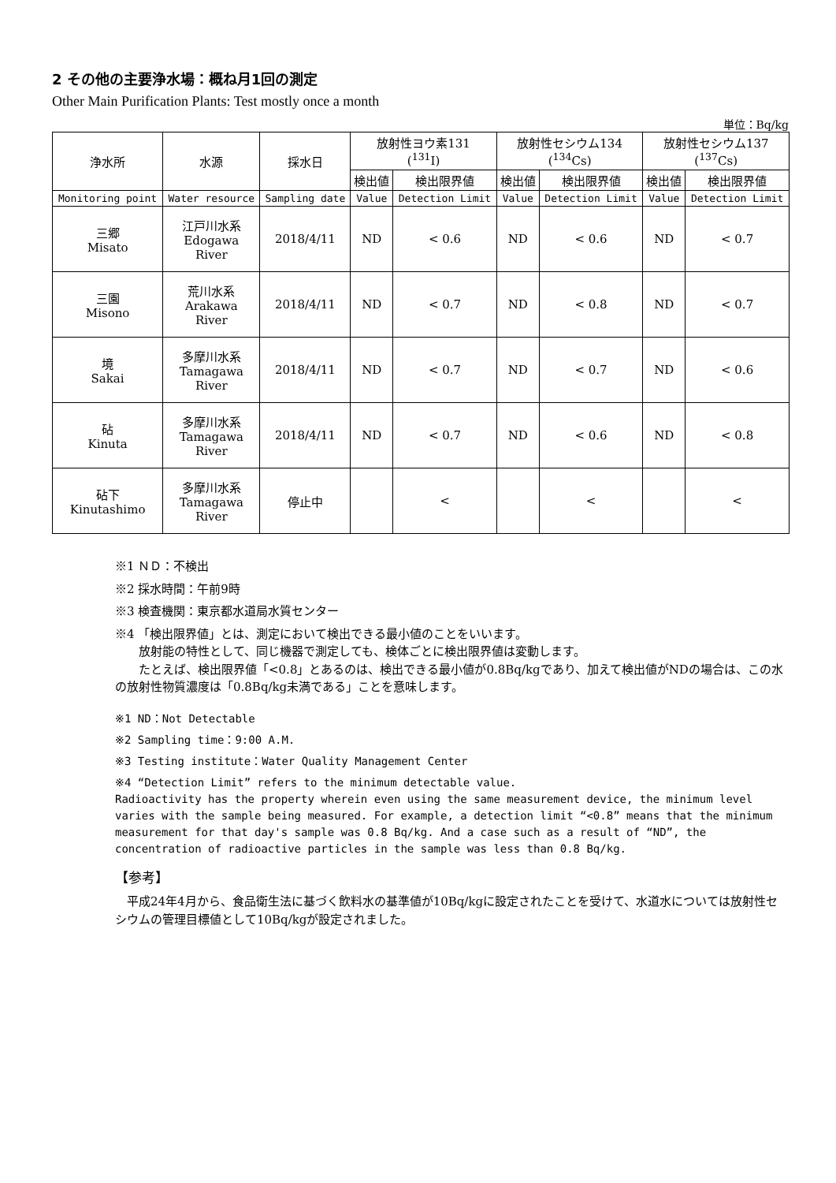2 その他の主要浄水場：概ね月1回の測定
Other Main Purification Plants: Test mostly once a month
単位：Bq/kg
| 浄水所 | 水源 | 採水日 | 放射性ヨウ素131 (<sup>131</sup>I) | | 放射性セシウム134 (<sup>134</sup>Cs) | | 放射性セシウム137 (<sup>137</sup>Cs) | |
| --- | --- | --- | --- | --- | --- | --- | --- | --- |
| | | | 検出値 | 検出限界値 | 検出値 | 検出限界値 | 検出値 | 検出限界値 |
| Monitoring point | Water resource | Sampling date | Value | Detection Limit | Value | Detection Limit | Value | Detection Limit |
| 三郷 Misato | 江戸川水系 Edogawa River | 2018/4/11 | ND | < 0.6 | ND | < 0.6 | ND | < 0.7 |
| 三園 Misono | 荒川水系 Arakawa River | 2018/4/11 | ND | < 0.7 | ND | < 0.8 | ND | < 0.7 |
| 境 Sakai | 多摩川水系 Tamagawa River | 2018/4/11 | ND | < 0.7 | ND | < 0.7 | ND | < 0.6 |
| 砧 Kinuta | 多摩川水系 Tamagawa River | 2018/4/11 | ND | < 0.7 | ND | < 0.6 | ND | < 0.8 |
| 砧下 Kinutashimo | 多摩川水系 Tamagawa River | 停止中 | | < | | < | | < |
※1 ＮＤ：不検出
※2 採水時間：午前9時
※3 検査機関：東京都水道局水質センター
※4 「検出限界値」とは、測定において検出できる最小値のことをいいます。
放射能の特性として、同じ機器で測定しても、検体ごとに検出限界値は変動します。
たとえば、検出限界値「<0.8」とあるのは、検出できる最小値が0.8Bq/kgであり、加えて検出値がNDの場合は、この水の放射性物質濃度は「0.8Bq/kg未満である」ことを意味します。
※1 ND：Not Detectable
※2 Sampling time：9:00 A.M.
※3 Testing institute：Water Quality Management Center
※4 “Detection Limit” refers to the minimum detectable value.
Radioactivity has the property wherein even using the same measurement device, the minimum level varies with the sample being measured. For example, a detection limit “<0.8” means that the minimum measurement for that day's sample was 0.8 Bq/kg. And a case such as a result of “ND”, the concentration of radioactive particles in the sample was less than 0.8 Bq/kg.
【参考】
　平成24年4月から、食品衛生法に基づく飲料水の基準値が10Bq/kgに設定されたことを受けて、水道水については放射性セシウムの管理目標値として10Bq/kgが設定されました。